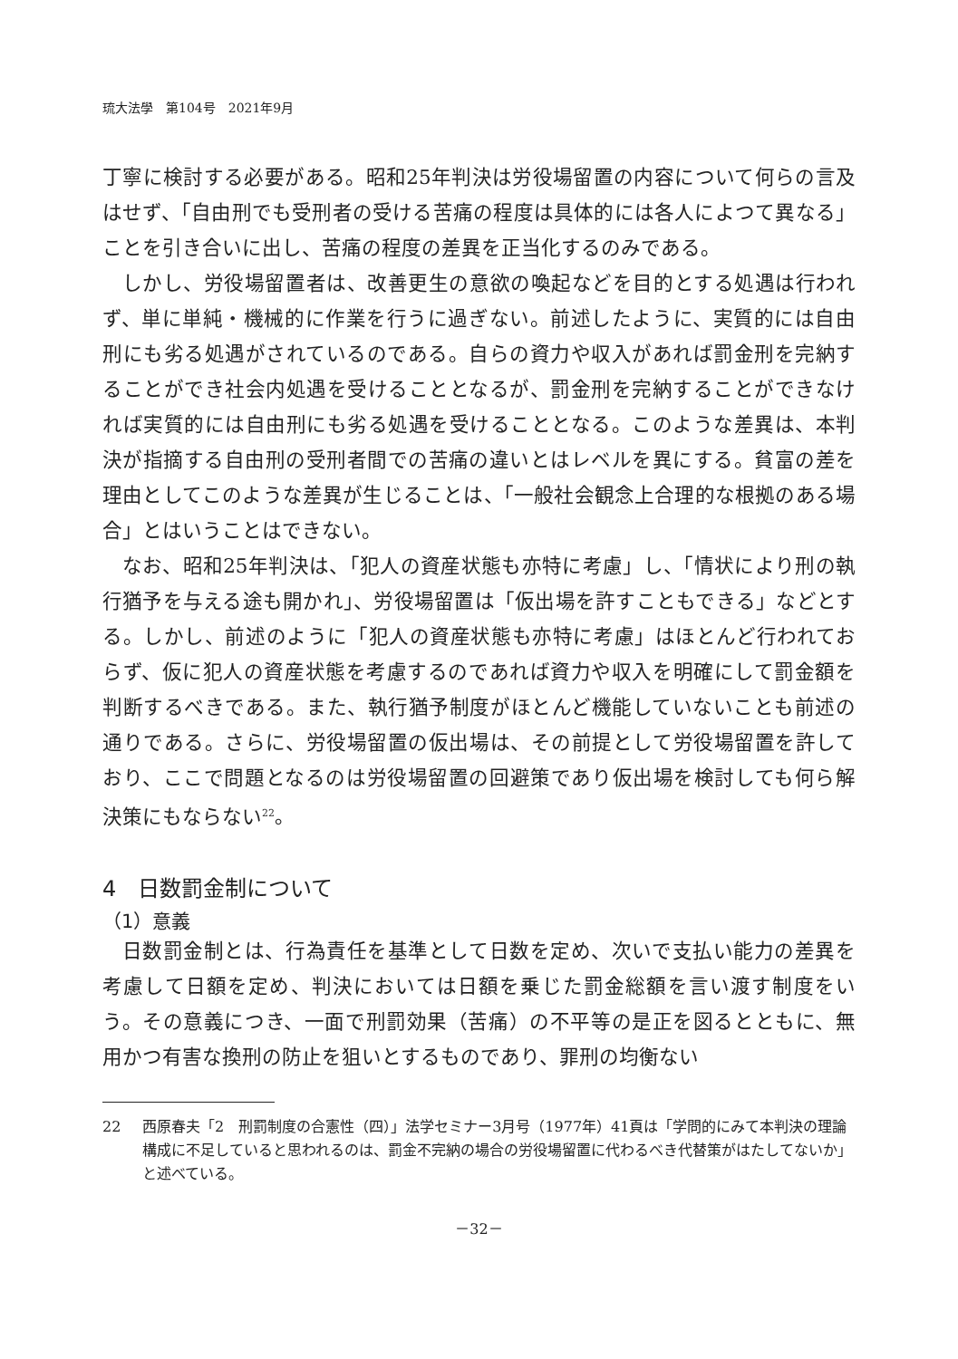琉大法學　第104号　2021年9月
丁寧に検討する必要がある。昭和25年判決は労役場留置の内容について何らの言及はせず、「自由刑でも受刑者の受ける苦痛の程度は具体的には各人によつて異なる」ことを引き合いに出し、苦痛の程度の差異を正当化するのみである。
しかし、労役場留置者は、改善更生の意欲の喚起などを目的とする処遇は行われず、単に単純・機械的に作業を行うに過ぎない。前述したように、実質的には自由刑にも劣る処遇がされているのである。自らの資力や収入があれば罰金刑を完納することができ社会内処遇を受けることとなるが、罰金刑を完納することができなければ実質的には自由刑にも劣る処遇を受けることとなる。このような差異は、本判決が指摘する自由刑の受刑者間での苦痛の違いとはレベルを異にする。貧富の差を理由としてこのような差異が生じることは、「一般社会観念上合理的な根拠のある場合」とはいうことはできない。
なお、昭和25年判決は、「犯人の資産状態も亦特に考慮」し、「情状により刑の執行猶予を与える途も開かれ」、労役場留置は「仮出場を許すこともできる」などとする。しかし、前述のように「犯人の資産状態も亦特に考慮」はほとんど行われておらず、仮に犯人の資産状態を考慮するのであれば資力や収入を明確にして罰金額を判断するべきである。また、執行猶予制度がほとんど機能していないことも前述の通りである。さらに、労役場留置の仮出場は、その前提として労役場留置を許しており、ここで問題となるのは労役場留置の回避策であり仮出場を検討しても何ら解決策にもならない<sup>22</sup>。
4　日数罰金制について
（1）意義
日数罰金制とは、行為責任を基準として日数を定め、次いで支払い能力の差異を考慮して日額を定め、判決においては日額を乗じた罰金総額を言い渡す制度をいう。その意義につき、一面で刑罰効果（苦痛）の不平等の是正を図るとともに、無用かつ有害な換刑の防止を狙いとするものであり、罪刑の均衡ない
22 西原春夫「2　刑罰制度の合憲性（四）」法学セミナー3月号（1977年）41頁は「学問的にみて本判決の理論構成に不足していると思われるのは、罰金不完納の場合の労役場留置に代わるべき代替策がはたしてないか」と述べている。
－32－